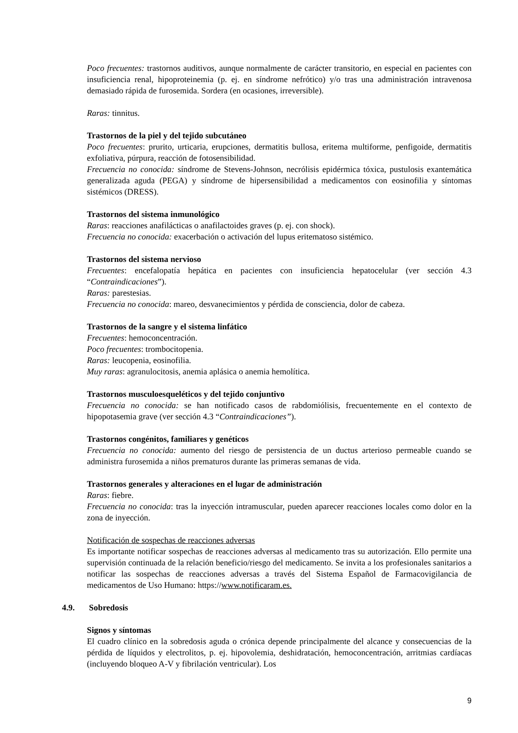Poco frecuentes: trastornos auditivos, aunque normalmente de carácter transitorio, en especial en pacientes con insuficiencia renal, hipoproteinemia (p. ej. en síndrome nefrótico) y/o tras una administración intravenosa demasiado rápida de furosemida. Sordera (en ocasiones, irreversible).
Raras: tinnitus.
Trastornos de la piel y del tejido subcutáneo
Poco frecuentes: prurito, urticaria, erupciones, dermatitis bullosa, eritema multiforme, penfigoide, dermatitis exfoliativa, púrpura, reacción de fotosensibilidad.
Frecuencia no conocida: síndrome de Stevens-Johnson, necrólisis epidérmica tóxica, pustulosis exantemática generalizada aguda (PEGA) y síndrome de hipersensibilidad a medicamentos con eosinofilia y síntomas sistémicos (DRESS).
Trastornos del sistema inmunológico
Raras: reacciones anafilácticas o anafilactoides graves (p. ej. con shock).
Frecuencia no conocida: exacerbación o activación del lupus eritematoso sistémico.
Trastornos del sistema nervioso
Frecuentes: encefalopatía hepática en pacientes con insuficiencia hepatocelular (ver sección 4.3 “Contraindicaciones”).
Raras: parestesias.
Frecuencia no conocida: mareo, desvanecimientos y pérdida de consciencia, dolor de cabeza.
Trastornos de la sangre y el sistema linfático
Frecuentes: hemoconcentración.
Poco frecuentes: trombocitopenia.
Raras: leucopenia, eosinofilia.
Muy raras: agranulocitosis, anemia aplásica o anemia hemolítica.
Trastornos musculoesqueléticos y del tejido conjuntivo
Frecuencia no conocida: se han notificado casos de rabdomiólisis, frecuentemente en el contexto de hipopotasemia grave (ver sección 4.3 “Contraindicaciones”).
Trastornos congénitos, familiares y genéticos
Frecuencia no conocida: aumento del riesgo de persistencia de un ductus arterioso permeable cuando se administra furosemida a niños prematuros durante las primeras semanas de vida.
Trastornos generales y alteraciones en el lugar de administración
Raras: fiebre.
Frecuencia no conocida: tras la inyección intramuscular, pueden aparecer reacciones locales como dolor en la zona de inyección.
Notificación de sospechas de reacciones adversas
Es importante notificar sospechas de reacciones adversas al medicamento tras su autorización. Ello permite una supervisión continuada de la relación beneficio/riesgo del medicamento. Se invita a los profesionales sanitarios a notificar las sospechas de reacciones adversas a través del Sistema Español de Farmacovigilancia de medicamentos de Uso Humano: https://www.notificaram.es.
4.9. Sobredosis
Signos y síntomas
El cuadro clínico en la sobredosis aguda o crónica depende principalmente del alcance y consecuencias de la pérdida de líquidos y electrolitos, p. ej. hipovolemia, deshidratación, hemoconcentración, arritmias cardíacas (incluyendo bloqueo A-V y fibrilación ventricular). Los
9